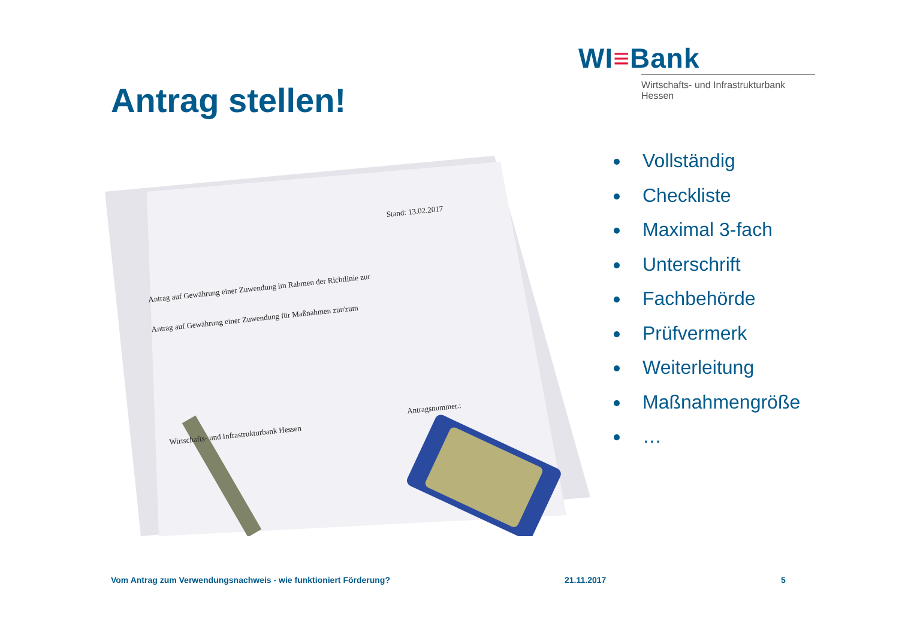WI≡Bank
Wirtschafts- und Infrastrukturbank Hessen
Antrag stellen!
Stand: 13.02.2017
Antrag auf Gewährung einer Zuwendung im Rahmen der Richtlinie zur
Antrag auf Gewährung einer Zuwendung für Maßnahmen zur/zum
Wirtschafts- und Infrastrukturbank Hessen
Antragsnummer.:
Vollständig
Checkliste
Maximal 3-fach
Unterschrift
Fachbehörde
Prüfvermerk
Weiterleitung
Maßnahmengröße
…
Vom Antrag zum Verwendungsnachweis - wie funktioniert Förderung?
21.11.2017 5